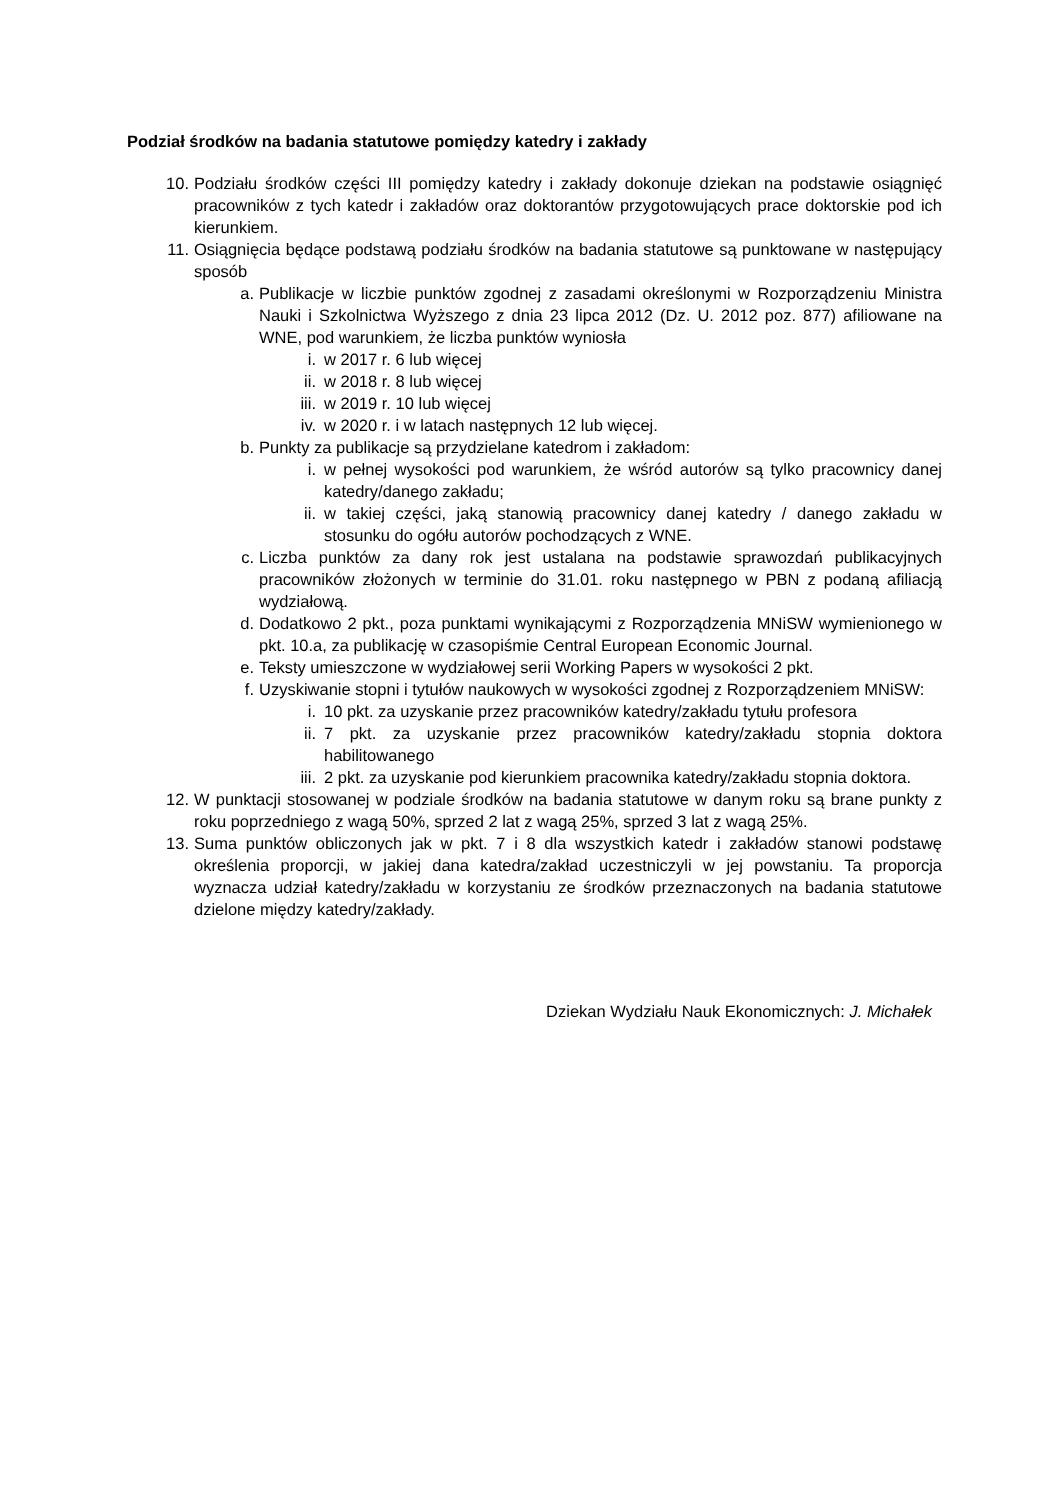Podział środków na badania statutowe pomiędzy katedry i zakłady
10. Podziału środków części III pomiędzy katedry i zakłady dokonuje dziekan na podstawie osiągnięć pracowników z tych katedr i zakładów oraz doktorantów przygotowujących prace doktorskie pod ich kierunkiem.
11. Osiągnięcia będące podstawą podziału środków na badania statutowe są punktowane w następujący sposób
a. Publikacje w liczbie punktów zgodnej z zasadami określonymi w Rozporządzeniu Ministra Nauki i Szkolnictwa Wyższego z dnia 23 lipca 2012 (Dz. U. 2012 poz. 877) afiliowane na WNE, pod warunkiem, że liczba punktów wyniosła
i. w 2017 r. 6 lub więcej
ii. w 2018 r. 8 lub więcej
iii. w 2019 r. 10 lub więcej
iv. w 2020 r. i w latach następnych 12 lub więcej.
b. Punkty za publikacje są przydzielane katedrom i zakładom:
i. w pełnej wysokości pod warunkiem, że wśród autorów są tylko pracownicy danej katedry/danego zakładu;
ii. w takiej części, jaką stanowią pracownicy danej katedry / danego zakładu w stosunku do ogółu autorów pochodzących z WNE.
c. Liczba punktów za dany rok jest ustalana na podstawie sprawozdań publikacyjnych pracowników złożonych w terminie do 31.01. roku następnego w PBN z podaną afiliacją wydziałową.
d. Dodatkowo 2 pkt., poza punktami wynikającymi z Rozporządzenia MNiSW wymienionego w pkt. 10.a, za publikację w czasopiśmie Central European Economic Journal.
e. Teksty umieszczone w wydziałowej serii Working Papers w wysokości 2 pkt.
f. Uzyskiwanie stopni i tytułów naukowych w wysokości zgodnej z Rozporządzeniem MNiSW:
i. 10 pkt. za uzyskanie przez pracowników katedry/zakładu tytułu profesora
ii. 7 pkt. za uzyskanie przez pracowników katedry/zakładu stopnia doktora habilitowanego
iii. 2 pkt. za uzyskanie pod kierunkiem pracownika katedry/zakładu stopnia doktora.
12. W punktacji stosowanej w podziale środków na badania statutowe w danym roku są brane punkty z roku poprzedniego z wagą 50%, sprzed 2 lat z wagą 25%, sprzed 3 lat z wagą 25%.
13. Suma punktów obliczonych jak w pkt. 7 i 8 dla wszystkich katedr i zakładów stanowi podstawę określenia proporcji, w jakiej dana katedra/zakład uczestniczyli w jej powstaniu. Ta proporcja wyznacza udział katedry/zakładu w korzystaniu ze środków przeznaczonych na badania statutowe dzielone między katedry/zakłady.
Dziekan Wydziału Nauk Ekonomicznych: J. Michałek